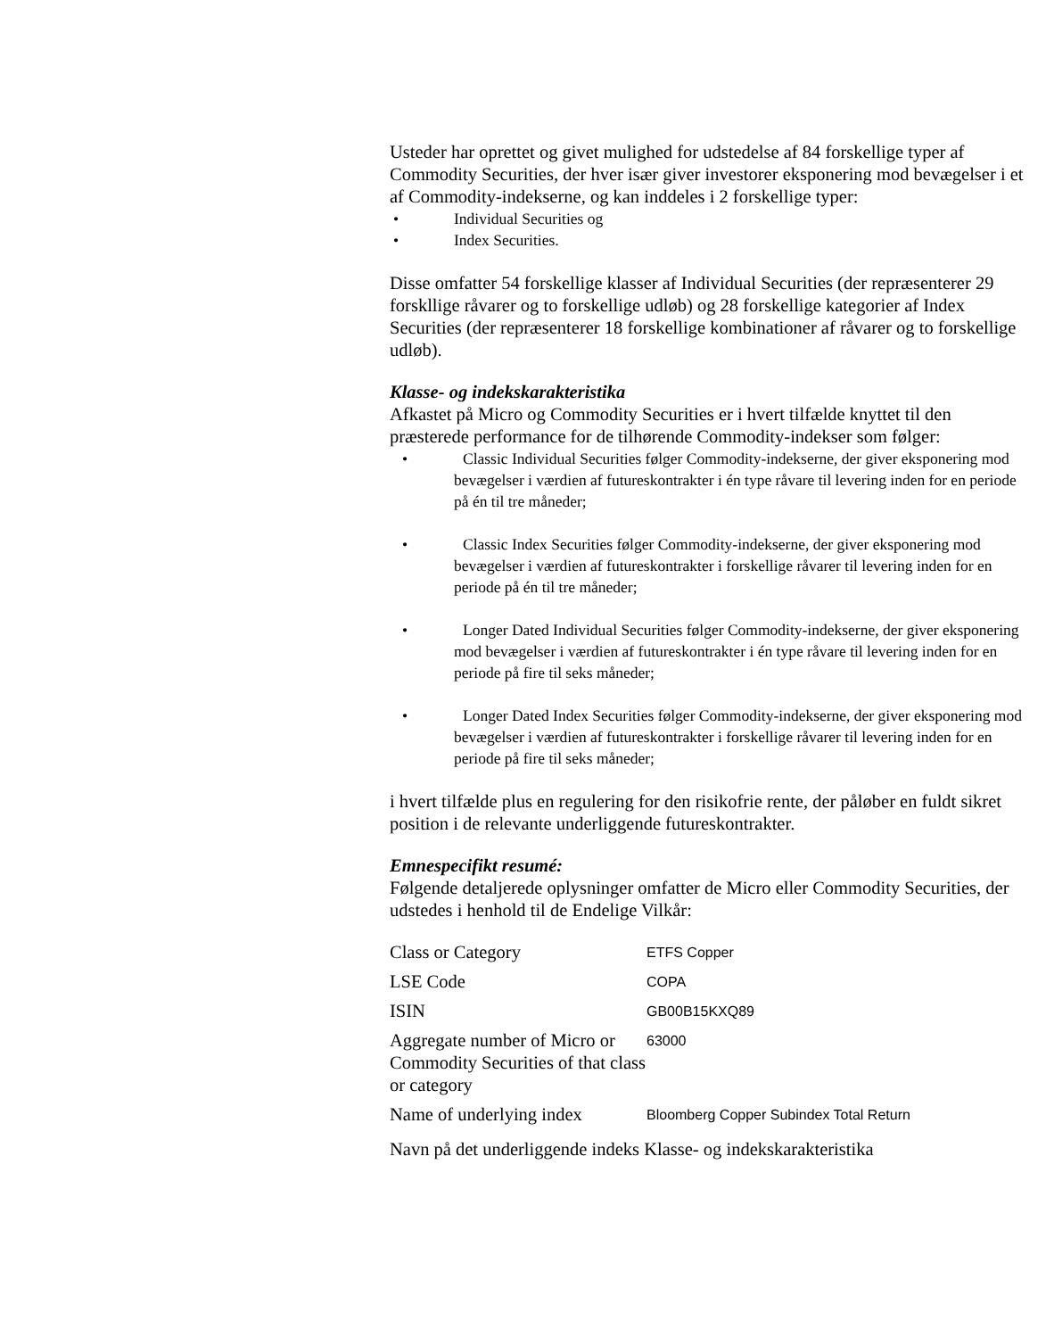Usteder har oprettet og givet mulighed for udstedelse af 84 forskellige typer af Commodity Securities, der hver især giver investorer eksponering mod bevægelser i et af Commodity-indekserne, og kan inddeles i 2 forskellige typer:
• Individual Securities og
• Index Securities.
Disse omfatter 54 forskellige klasser af Individual Securities (der repræsenterer 29 forskllige råvarer og to forskellige udløb) og 28 forskellige kategorier af Index Securities (der repræsenterer 18 forskellige kombinationer af råvarer og to forskellige udløb).
Klasse- og indekskarakteristika
Afkastet på Micro og Commodity Securities er i hvert tilfælde knyttet til den præsterede performance for de tilhørende Commodity-indekser som følger:
• Classic Individual Securities følger Commodity-indekserne, der giver eksponering mod bevægelser i værdien af futureskontrakter i én type råvare til levering inden for en periode på én til tre måneder;
• Classic Index Securities følger Commodity-indekserne, der giver eksponering mod bevægelser i værdien af futureskontrakter i forskellige råvarer til levering inden for en periode på én til tre måneder;
• Longer Dated Individual Securities følger Commodity-indekserne, der giver eksponering mod bevægelser i værdien af futureskontrakter i én type råvare til levering inden for en periode på fire til seks måneder;
• Longer Dated Index Securities følger Commodity-indekserne, der giver eksponering mod bevægelser i værdien af futureskontrakter i forskellige råvarer til levering inden for en periode på fire til seks måneder;
i hvert tilfælde plus en regulering for den risikofrie rente, der påløber en fuldt sikret position i de relevante underliggende futureskontrakter.
Emnespecifikt resumé:
Følgende detaljerede oplysninger omfatter de Micro eller Commodity Securities, der udstedes i henhold til de Endelige Vilkår:
| Class or Category | ETFS Copper |
| LSE Code | COPA |
| ISIN | GB00B15KXQ89 |
| Aggregate number of Micro or Commodity Securities of that class or category | 63000 |
| Name of underlying index | Bloomberg Copper Subindex Total Return |
Navn på det underliggende indeks Klasse- og indekskarakteristika